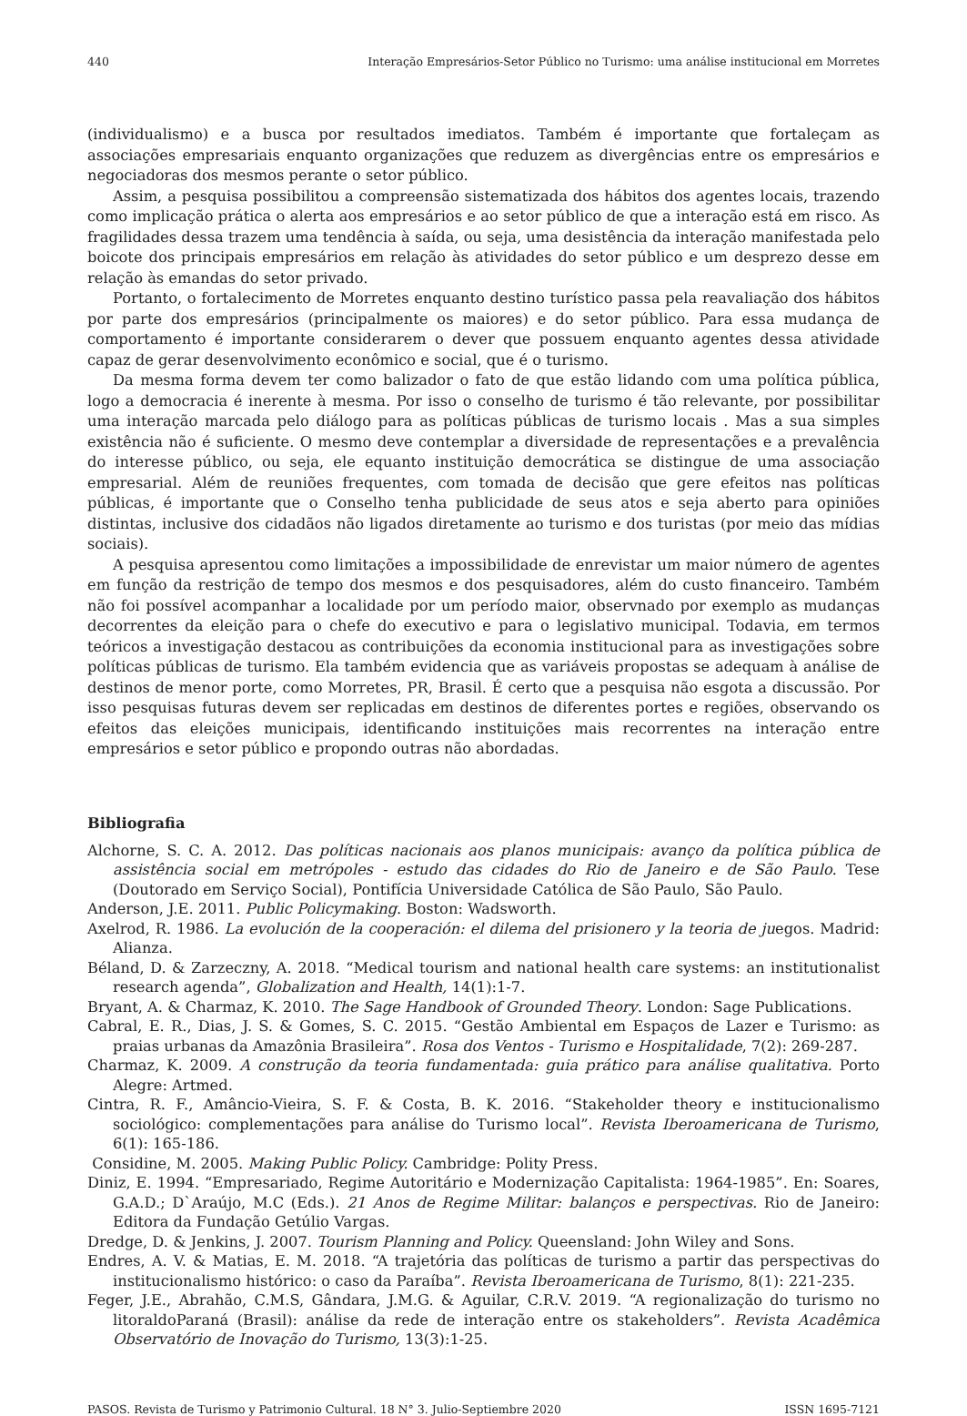440 Interação Empresários-Setor Público no Turismo: uma análise institucional em Morretes
(individualismo) e a busca por resultados imediatos. Também é importante que fortaleçam as associações empresariais enquanto organizações que reduzem as divergências entre os empresários e negociadoras dos mesmos perante o setor público.
Assim, a pesquisa possibilitou a compreensão sistematizada dos hábitos dos agentes locais, trazendo como implicação prática o alerta aos empresários e ao setor público de que a interação está em risco. As fragilidades dessa trazem uma tendência à saída, ou seja, uma desistência da interação manifestada pelo boicote dos principais empresários em relação às atividades do setor público e um desprezo desse em relação às emandas do setor privado.
Portanto, o fortalecimento de Morretes enquanto destino turístico passa pela reavaliação dos hábitos por parte dos empresários (principalmente os maiores) e do setor público. Para essa mudança de comportamento é importante considerarem o dever que possuem enquanto agentes dessa atividade capaz de gerar desenvolvimento econômico e social, que é o turismo.
Da mesma forma devem ter como balizador o fato de que estão lidando com uma política pública, logo a democracia é inerente à mesma. Por isso o conselho de turismo é tão relevante, por possibilitar uma interação marcada pelo diálogo para as políticas públicas de turismo locais . Mas a sua simples existência não é suficiente. O mesmo deve contemplar a diversidade de representações e a prevalência do interesse público, ou seja, ele equanto instituição democrática se distingue de uma associação empresarial. Além de reuniões frequentes, com tomada de decisão que gere efeitos nas políticas públicas, é importante que o Conselho tenha publicidade de seus atos e seja aberto para opiniões distintas, inclusive dos cidadãos não ligados diretamente ao turismo e dos turistas (por meio das mídias sociais).
A pesquisa apresentou como limitações a impossibilidade de enrevistar um maior número de agentes em função da restrição de tempo dos mesmos e dos pesquisadores, além do custo financeiro. Também não foi possível acompanhar a localidade por um período maior, observnado por exemplo as mudanças decorrentes da eleição para o chefe do executivo e para o legislativo municipal. Todavia, em termos teóricos a investigação destacou as contribuições da economia institucional para as investigações sobre políticas públicas de turismo. Ela também evidencia que as variáveis propostas se adequam à análise de destinos de menor porte, como Morretes, PR, Brasil. É certo que a pesquisa não esgota a discussão. Por isso pesquisas futuras devem ser replicadas em destinos de diferentes portes e regiões, observando os efeitos das eleições municipais, identificando instituições mais recorrentes na interação entre empresários e setor público e propondo outras não abordadas.
Bibliografia
Alchorne, S. C. A. 2012. Das políticas nacionais aos planos municipais: avanço da política pública de assistência social em metrópoles - estudo das cidades do Rio de Janeiro e de São Paulo. Tese (Doutorado em Serviço Social), Pontifícia Universidade Católica de São Paulo, São Paulo.
Anderson, J.E. 2011. Public Policymaking. Boston: Wadsworth.
Axelrod, R. 1986. La evolución de la cooperación: el dilema del prisionero y la teoria de juegos. Madrid: Alianza.
Béland, D. & Zarzeczny, A. 2018. “Medical tourism and national health care systems: an institutionalist research agenda”, Globalization and Health, 14(1):1-7.
Bryant, A. & Charmaz, K. 2010. The Sage Handbook of Grounded Theory. London: Sage Publications.
Cabral, E. R., Dias, J. S. & Gomes, S. C. 2015. “Gestão Ambiental em Espaços de Lazer e Turismo: as praias urbanas da Amazônia Brasileira”. Rosa dos Ventos - Turismo e Hospitalidade, 7(2): 269-287.
Charmaz, K. 2009. A construção da teoria fundamentada: guia prático para análise qualitativa. Porto Alegre: Artmed.
Cintra, R. F., Amâncio-Vieira, S. F. & Costa, B. K. 2016. “Stakeholder theory e institucionalismo sociológico: complementações para análise do Turismo local”. Revista Iberoamericana de Turismo, 6(1): 165-186.
Considine, M. 2005. Making Public Policy. Cambridge: Polity Press.
Diniz, E. 1994. “Empresariado, Regime Autoritário e Modernização Capitalista: 1964-1985”. En: Soares, G.A.D.; D`Araújo, M.C (Eds.). 21 Anos de Regime Militar: balanços e perspectivas. Rio de Janeiro: Editora da Fundação Getúlio Vargas.
Dredge, D. & Jenkins, J. 2007. Tourism Planning and Policy. Queensland: John Wiley and Sons.
Endres, A. V. & Matias, E. M. 2018. “A trajetória das políticas de turismo a partir das perspectivas do institucionalismo histórico: o caso da Paraíba”. Revista Iberoamericana de Turismo, 8(1): 221-235.
Feger, J.E., Abrahão, C.M.S, Gândara, J.M.G. & Aguilar, C.R.V. 2019. “A regionalização do turismo no litoraldoParaná (Brasil): análise da rede de interação entre os stakeholders”. Revista Acadêmica Observatório de Inovação do Turismo, 13(3):1-25.
PASOS. Revista de Turismo y Patrimonio Cultural. 18 N° 3. Julio-Septiembre 2020 ISSN 1695-7121